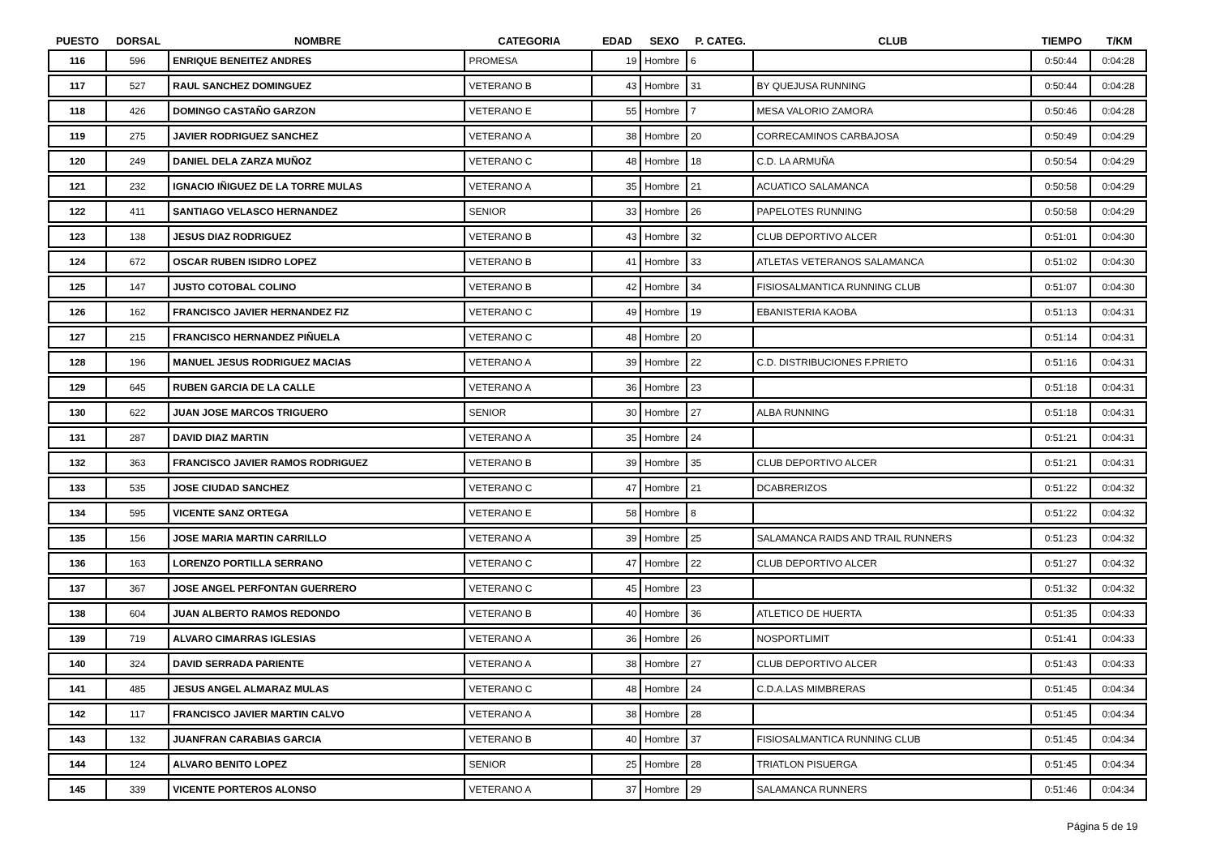| PUESTO | DORSAL | NOMBRE | CATEGORIA | EDAD | SEXO | P. CATEG. | CLUB | TIEMPO | T/KM |
| --- | --- | --- | --- | --- | --- | --- | --- | --- | --- |
| 116 | 596 | ENRIQUE BENEITEZ ANDRES | PROMESA | 19 | Hombre | 6 | | 0:50:44 | 0:04:28 |
| 117 | 527 | RAUL SANCHEZ DOMINGUEZ | VETERANO B | 43 | Hombre | 31 | BY QUEJUSA RUNNING | 0:50:44 | 0:04:28 |
| 118 | 426 | DOMINGO CASTAÑO GARZON | VETERANO E | 55 | Hombre | 7 | MESA VALORIO ZAMORA | 0:50:46 | 0:04:28 |
| 119 | 275 | JAVIER RODRIGUEZ SANCHEZ | VETERANO A | 38 | Hombre | 20 | CORRECAMINOS CARBAJOSA | 0:50:49 | 0:04:29 |
| 120 | 249 | DANIEL DELA ZARZA MUÑOZ | VETERANO C | 48 | Hombre | 18 | C.D. LA ARMUÑA | 0:50:54 | 0:04:29 |
| 121 | 232 | IGNACIO IÑIGUEZ DE LA TORRE MULAS | VETERANO A | 35 | Hombre | 21 | ACUATICO SALAMANCA | 0:50:58 | 0:04:29 |
| 122 | 411 | SANTIAGO VELASCO HERNANDEZ | SENIOR | 33 | Hombre | 26 | PAPELOTES RUNNING | 0:50:58 | 0:04:29 |
| 123 | 138 | JESUS DIAZ RODRIGUEZ | VETERANO B | 43 | Hombre | 32 | CLUB DEPORTIVO ALCER | 0:51:01 | 0:04:30 |
| 124 | 672 | OSCAR RUBEN ISIDRO LOPEZ | VETERANO B | 41 | Hombre | 33 | ATLETAS VETERANOS SALAMANCA | 0:51:02 | 0:04:30 |
| 125 | 147 | JUSTO COTOBAL COLINO | VETERANO B | 42 | Hombre | 34 | FISIOSALMANTICA RUNNING CLUB | 0:51:07 | 0:04:30 |
| 126 | 162 | FRANCISCO JAVIER HERNANDEZ FIZ | VETERANO C | 49 | Hombre | 19 | EBANISTERIA KAOBA | 0:51:13 | 0:04:31 |
| 127 | 215 | FRANCISCO HERNANDEZ PIÑUELA | VETERANO C | 48 | Hombre | 20 | | 0:51:14 | 0:04:31 |
| 128 | 196 | MANUEL JESUS RODRIGUEZ MACIAS | VETERANO A | 39 | Hombre | 22 | C.D. DISTRIBUCIONES F.PRIETO | 0:51:16 | 0:04:31 |
| 129 | 645 | RUBEN GARCIA DE LA CALLE | VETERANO A | 36 | Hombre | 23 | | 0:51:18 | 0:04:31 |
| 130 | 622 | JUAN JOSE MARCOS TRIGUERO | SENIOR | 30 | Hombre | 27 | ALBA RUNNING | 0:51:18 | 0:04:31 |
| 131 | 287 | DAVID DIAZ MARTIN | VETERANO A | 35 | Hombre | 24 | | 0:51:21 | 0:04:31 |
| 132 | 363 | FRANCISCO JAVIER RAMOS RODRIGUEZ | VETERANO B | 39 | Hombre | 35 | CLUB DEPORTIVO ALCER | 0:51:21 | 0:04:31 |
| 133 | 535 | JOSE CIUDAD SANCHEZ | VETERANO C | 47 | Hombre | 21 | DCABRERIZOS | 0:51:22 | 0:04:32 |
| 134 | 595 | VICENTE SANZ ORTEGA | VETERANO E | 58 | Hombre | 8 | | 0:51:22 | 0:04:32 |
| 135 | 156 | JOSE MARIA MARTIN CARRILLO | VETERANO A | 39 | Hombre | 25 | SALAMANCA RAIDS AND TRAIL RUNNERS | 0:51:23 | 0:04:32 |
| 136 | 163 | LORENZO PORTILLA SERRANO | VETERANO C | 47 | Hombre | 22 | CLUB DEPORTIVO ALCER | 0:51:27 | 0:04:32 |
| 137 | 367 | JOSE ANGEL PERFONTAN GUERRERO | VETERANO C | 45 | Hombre | 23 | | 0:51:32 | 0:04:32 |
| 138 | 604 | JUAN ALBERTO RAMOS REDONDO | VETERANO B | 40 | Hombre | 36 | ATLETICO DE HUERTA | 0:51:35 | 0:04:33 |
| 139 | 719 | ALVARO CIMARRAS IGLESIAS | VETERANO A | 36 | Hombre | 26 | NOSPORTLIMIT | 0:51:41 | 0:04:33 |
| 140 | 324 | DAVID SERRADA PARIENTE | VETERANO A | 38 | Hombre | 27 | CLUB DEPORTIVO ALCER | 0:51:43 | 0:04:33 |
| 141 | 485 | JESUS ANGEL ALMARAZ MULAS | VETERANO C | 48 | Hombre | 24 | C.D.A.LAS MIMBRERAS | 0:51:45 | 0:04:34 |
| 142 | 117 | FRANCISCO JAVIER MARTIN CALVO | VETERANO A | 38 | Hombre | 28 | | 0:51:45 | 0:04:34 |
| 143 | 132 | JUANFRAN CARABIAS GARCIA | VETERANO B | 40 | Hombre | 37 | FISIOSALMANTICA RUNNING CLUB | 0:51:45 | 0:04:34 |
| 144 | 124 | ALVARO BENITO LOPEZ | SENIOR | 25 | Hombre | 28 | TRIATLON PISUERGA | 0:51:45 | 0:04:34 |
| 145 | 339 | VICENTE PORTEROS ALONSO | VETERANO A | 37 | Hombre | 29 | SALAMANCA RUNNERS | 0:51:46 | 0:04:34 |
Página 5 de 19